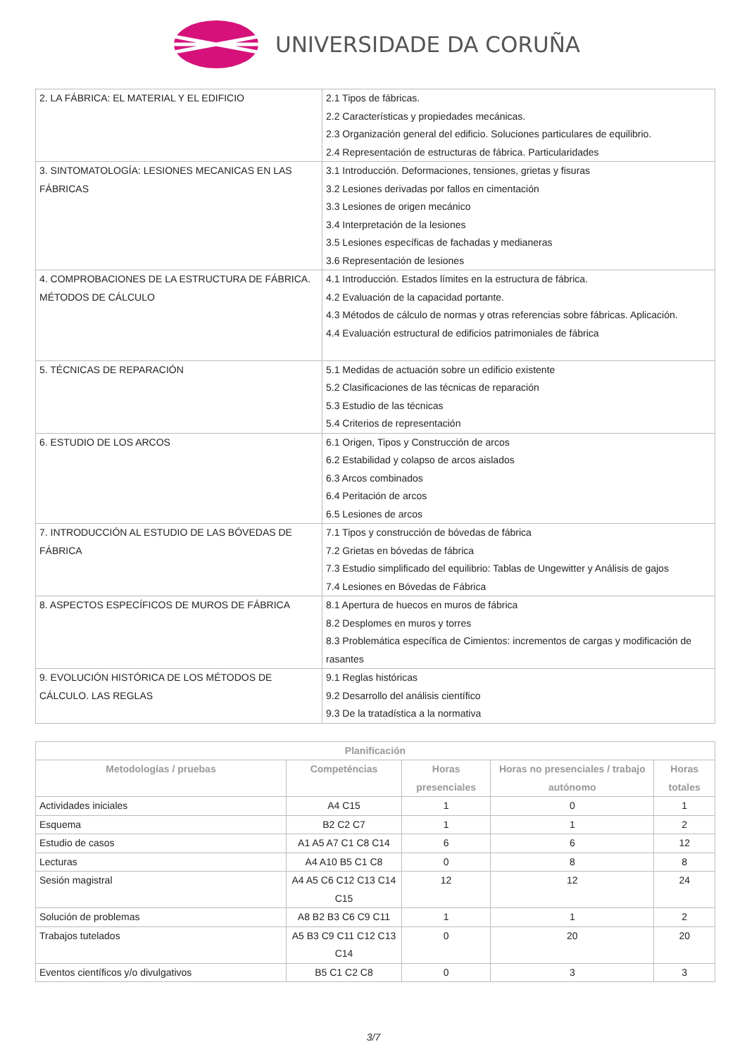UNIVERSIDADE DA CORUÑA
| 2. LA FÁBRICA: EL MATERIAL Y EL EDIFICIO | 2.1 Tipos de fábricas. 2.2 Características y propiedades mecánicas. 2.3 Organización general del edificio. Soluciones particulares de equilibrio. 2.4 Representación de estructuras de fábrica. Particularidades |
| 3. SINTOMATOLOGÍA: LESIONES MECANICAS EN LAS FÁBRICAS | 3.1 Introducción. Deformaciones, tensiones, grietas y fisuras 3.2 Lesiones derivadas por fallos en cimentación 3.3 Lesiones de origen mecánico 3.4 Interpretación de la lesiones 3.5 Lesiones específicas de fachadas y medianeras 3.6 Representación de lesiones |
| 4. COMPROBACIONES DE LA ESTRUCTURA DE FÁBRICA. MÉTODOS DE CÁLCULO | 4.1 Introducción. Estados límites en la estructura de fábrica. 4.2 Evaluación de la capacidad portante. 4.3 Métodos de cálculo de normas y otras referencias sobre fábricas. Aplicación. 4.4 Evaluación estructural de edificios patrimoniales de fábrica |
| 5. TÉCNICAS DE REPARACIÓN | 5.1 Medidas de actuación sobre un edificio existente 5.2 Clasificaciones de las técnicas de reparación 5.3 Estudio de las técnicas 5.4 Criterios de representación |
| 6. ESTUDIO DE LOS ARCOS | 6.1 Origen, Tipos y Construcción de arcos 6.2 Estabilidad y colapso de arcos aislados 6.3 Arcos combinados 6.4 Peritación de arcos 6.5 Lesiones de arcos |
| 7. INTRODUCCIÓN AL ESTUDIO DE LAS BÓVEDAS DE FÁBRICA | 7.1 Tipos y construcción de bóvedas de fábrica 7.2 Grietas en bóvedas de fábrica 7.3 Estudio simplificado del equilibrio: Tablas de Ungewitter y Análisis de gajos 7.4 Lesiones en Bóvedas de Fábrica |
| 8. ASPECTOS ESPECÍFICOS DE MUROS DE FÁBRICA | 8.1 Apertura de huecos en muros de fábrica 8.2 Desplomes en muros y torres 8.3 Problemática específica de Cimientos: incrementos de cargas y modificación de rasantes |
| 9. EVOLUCIÓN HISTÓRICA DE LOS MÉTODOS DE CÁLCULO. LAS REGLAS | 9.1 Reglas históricas 9.2 Desarrollo del análisis científico 9.3 De la tratadística a la normativa |
| Planificación | | | | |
| --- | --- | --- | --- | --- |
| Metodologías / pruebas | Competéncias | Horas presenciales | Horas no presenciales / trabajo autónomo | Horas totales |
| Actividades iniciales | A4 C15 | 1 | 0 | 1 |
| Esquema | B2 C2 C7 | 1 | 1 | 2 |
| Estudio de casos | A1 A5 A7 C1 C8 C14 | 6 | 6 | 12 |
| Lecturas | A4 A10 B5 C1 C8 | 0 | 8 | 8 |
| Sesión magistral | A4 A5 C6 C12 C13 C14 C15 | 12 | 12 | 24 |
| Solución de problemas | A8 B2 B3 C6 C9 C11 | 1 | 1 | 2 |
| Trabajos tutelados | A5 B3 C9 C11 C12 C13 C14 | 0 | 20 | 20 |
| Eventos científicos y/o divulgativos | B5 C1 C2 C8 | 0 | 3 | 3 |
3/7